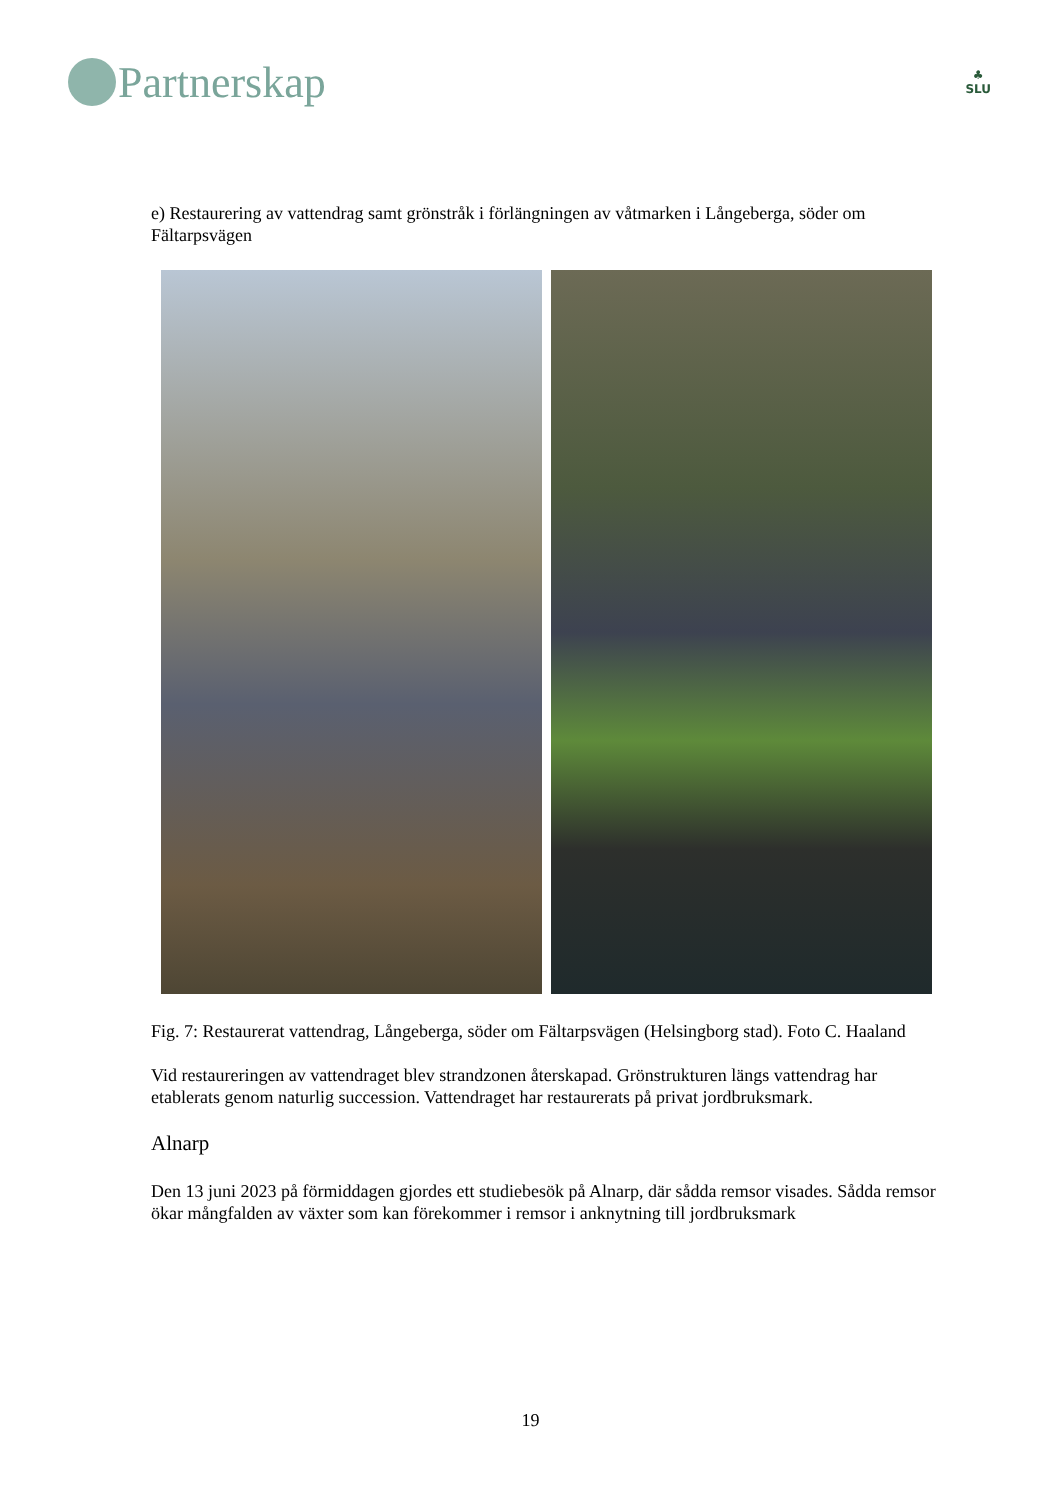Partnerskap
♣
SLU
e) Restaurering av vattendrag samt grönstråk i förlängningen av våtmarken i Långeberga, söder om Fältarpsvägen
Fig. 7: Restaurerat vattendrag, Långeberga, söder om Fältarpsvägen (Helsingborg stad). Foto C. Haaland
Vid restaureringen av vattendraget blev strandzonen återskapad. Grönstrukturen längs vattendrag har etablerats genom naturlig succession. Vattendraget har restaurerats på privat jordbruksmark.
Alnarp
Den 13 juni 2023 på förmiddagen gjordes ett studiebesök på Alnarp, där sådda remsor visades. Sådda remsor ökar mångfalden av växter som kan förekommer i remsor i anknytning till jordbruksmark
19